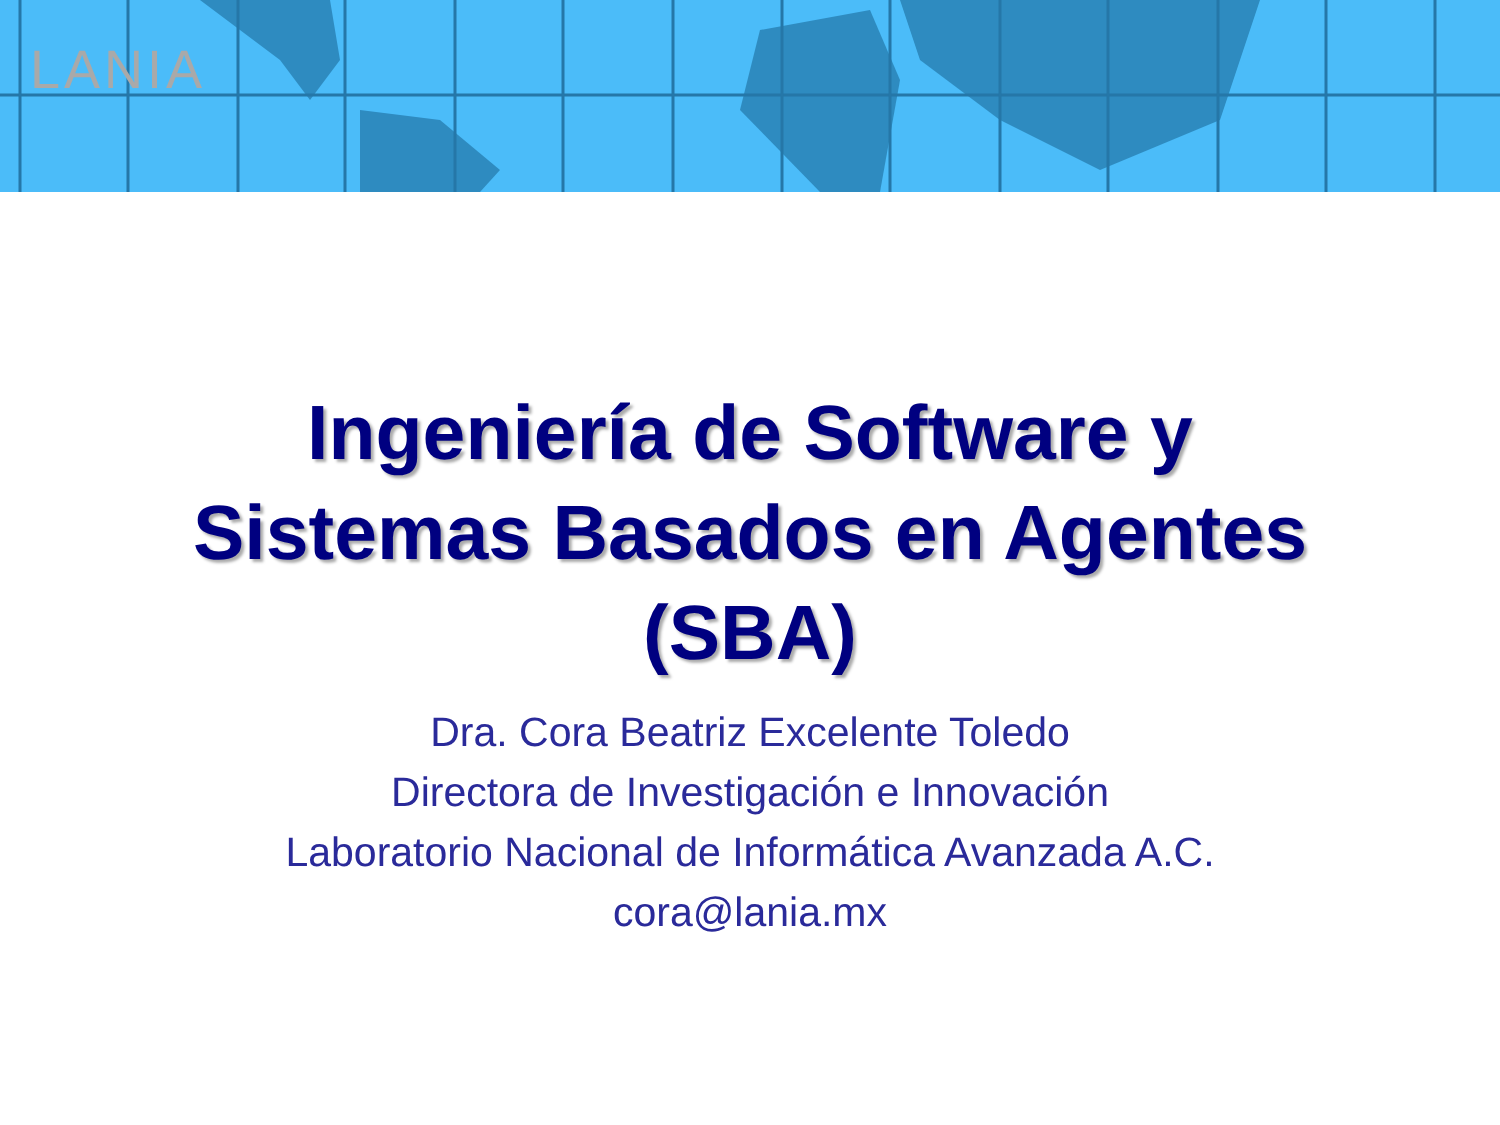LANIA
Ingeniería de Software y
Sistemas Basados en Agentes
(SBA)
Dra. Cora Beatriz Excelente Toledo
Directora de Investigación e Innovación
Laboratorio Nacional de Informática Avanzada A.C.
cora@lania.mx